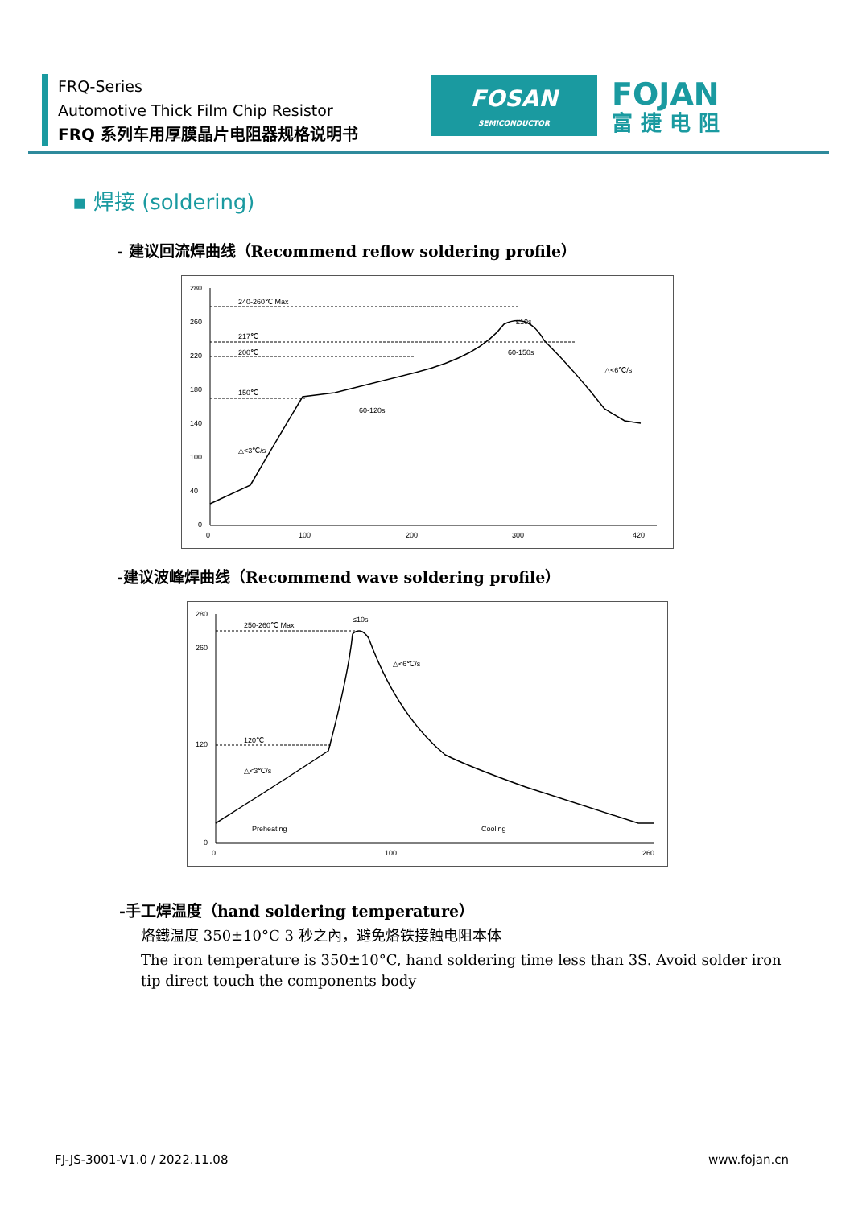FRQ-Series
Automotive Thick Film Chip Resistor
FRQ 系列车用厚膜晶片电阻器规格说明书
FOSAN
SEMICONDUCTOR
FOJAN
富捷电阻
▪ 焊接 (soldering)
- 建议回流焊曲线（Recommend reflow soldering profile）
280
260
220
180
140
100
40
0
0
100
200
300
420
240-260℃ Max
217℃
200℃
150℃
60-120s
60-150s
≤10s
△<3℃/s
△<6℃/s
-建议波峰焊曲线（Recommend wave soldering profile）
280
260
120
0
0
100
260
250-260℃ Max
120℃
≤10s
△<6℃/s
△<3℃/s
Preheating
Cooling
-手工焊温度（hand soldering temperature）
烙鐵温度 350±10°C 3 秒之內，避免烙铁接触电阻本体
The iron temperature is 350±10°C, hand soldering time less than 3S. Avoid solder iron tip direct touch the components body
FJ-JS-3001-V1.0 / 2022.11.08 www.fojan.cn